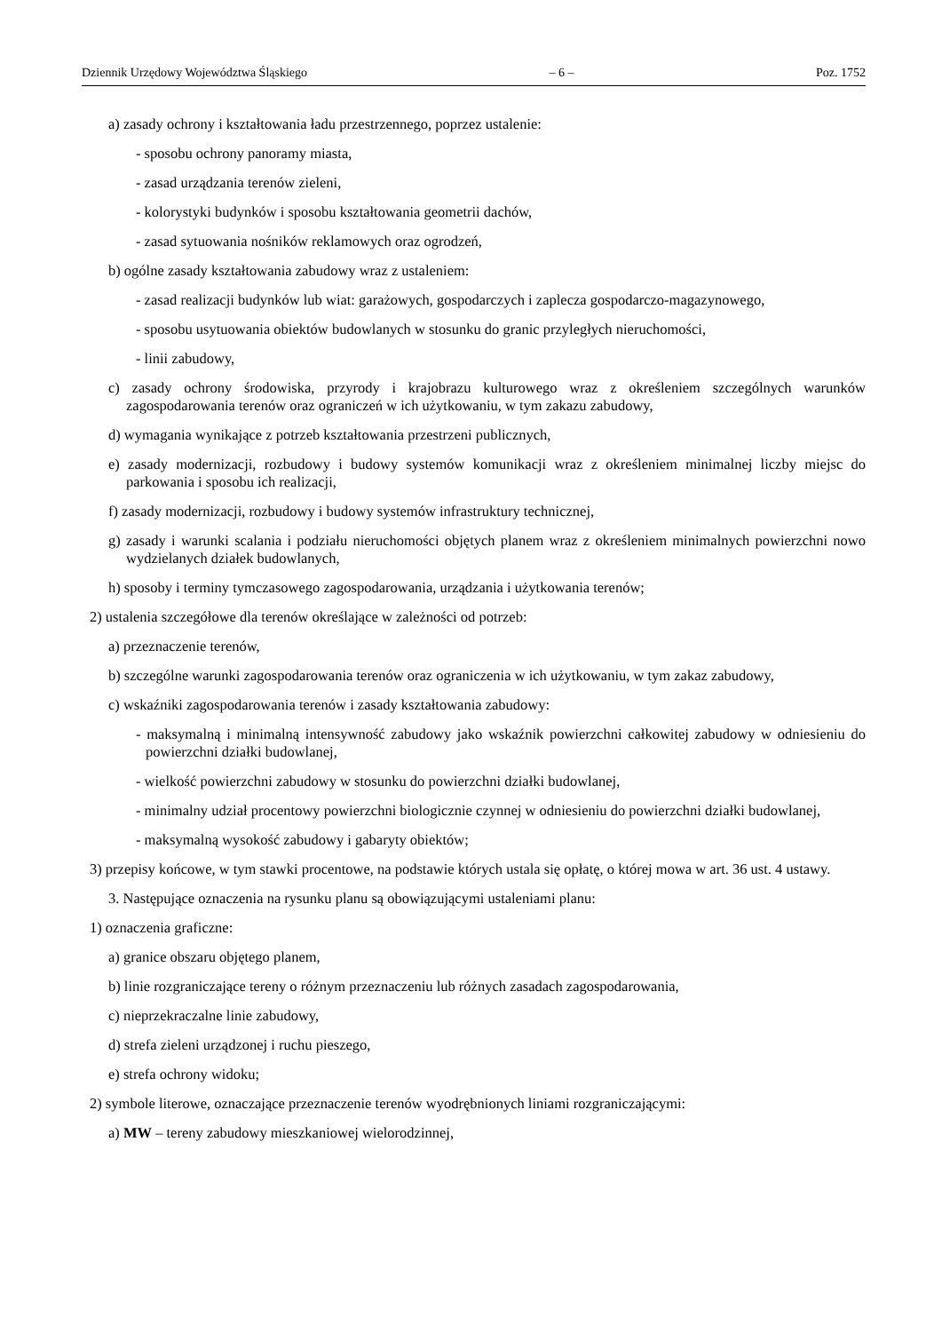Dziennik Urzędowy Województwa Śląskiego – 6 – Poz. 1752
a) zasady ochrony i kształtowania ładu przestrzennego, poprzez ustalenie:
- sposobu ochrony panoramy miasta,
- zasad urządzania terenów zieleni,
- kolorystyki budynków i sposobu kształtowania geometrii dachów,
- zasad sytuowania nośników reklamowych oraz ogrodzeń,
b) ogólne zasady kształtowania zabudowy wraz z ustaleniem:
- zasad realizacji budynków lub wiat: garażowych, gospodarczych i zaplecza gospodarczo-magazynowego,
- sposobu usytuowania obiektów budowlanych w stosunku do granic przyległych nieruchomości,
- linii zabudowy,
c) zasady ochrony środowiska, przyrody i krajobrazu kulturowego wraz z określeniem szczególnych warunków zagospodarowania terenów oraz ograniczeń w ich użytkowaniu, w tym zakazu zabudowy,
d) wymagania wynikające z potrzeb kształtowania przestrzeni publicznych,
e) zasady modernizacji, rozbudowy i budowy systemów komunikacji wraz z określeniem minimalnej liczby miejsc do parkowania i sposobu ich realizacji,
f) zasady modernizacji, rozbudowy i budowy systemów infrastruktury technicznej,
g) zasady i warunki scalania i podziału nieruchomości objętych planem wraz z określeniem minimalnych powierzchni nowo wydzielanych działek budowlanych,
h) sposoby i terminy tymczasowego zagospodarowania, urządzania i użytkowania terenów;
2) ustalenia szczegółowe dla terenów określające w zależności od potrzeb:
a) przeznaczenie terenów,
b) szczególne warunki zagospodarowania terenów oraz ograniczenia w ich użytkowaniu, w tym zakaz zabudowy,
c) wskaźniki zagospodarowania terenów i zasady kształtowania zabudowy:
- maksymalną i minimalną intensywność zabudowy jako wskaźnik powierzchni całkowitej zabudowy w odniesieniu do powierzchni działki budowlanej,
- wielkość powierzchni zabudowy w stosunku do powierzchni działki budowlanej,
- minimalny udział procentowy powierzchni biologicznie czynnej w odniesieniu do powierzchni działki budowlanej,
- maksymalną wysokość zabudowy i gabaryty obiektów;
3) przepisy końcowe, w tym stawki procentowe, na podstawie których ustala się opłatę, o której mowa w art. 36 ust. 4 ustawy.
3. Następujące oznaczenia na rysunku planu są obowiązującymi ustaleniami planu:
1) oznaczenia graficzne:
a) granice obszaru objętego planem,
b) linie rozgraniczające tereny o różnym przeznaczeniu lub różnych zasadach zagospodarowania,
c) nieprzekraczalne linie zabudowy,
d) strefa zieleni urządzonej i ruchu pieszego,
e) strefa ochrony widoku;
2) symbole literowe, oznaczające przeznaczenie terenów wyodrębnionych liniami rozgraniczającymi:
a) MW – tereny zabudowy mieszkaniowej wielorodzinnej,